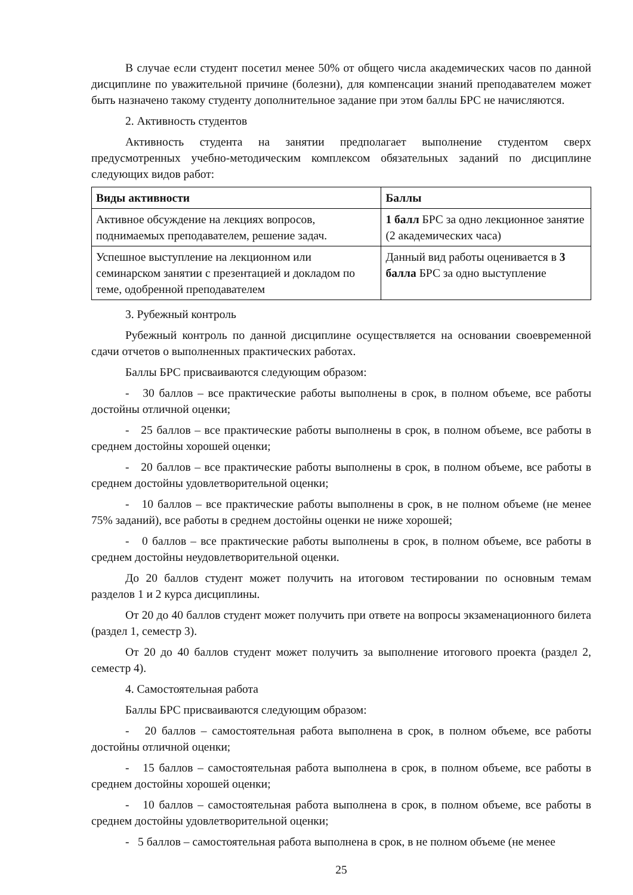В случае если студент посетил менее 50% от общего числа академических часов по данной дисциплине по уважительной причине (болезни), для компенсации знаний преподавателем может быть назначено такому студенту дополнительное задание при этом баллы БРС не начисляются.
2. Активность студентов
Активность студента на занятии предполагает выполнение студентом сверх предусмотренных учебно-методическим комплексом обязательных заданий по дисциплине следующих видов работ:
| Виды активности | Баллы |
| --- | --- |
| Активное обсуждение на лекциях вопросов, поднимаемых преподавателем, решение задач. | 1 балл БРС за одно лекционное занятие (2 академических часа) |
| Успешное выступление на лекционном или семинарском занятии с презентацией и докладом по теме, одобренной преподавателем | Данный вид работы оценивается в 3 балла БРС за одно выступление |
3. Рубежный контроль
Рубежный контроль по данной дисциплине осуществляется на основании своевременной сдачи отчетов о выполненных практических работах.
Баллы БРС присваиваются следующим образом:
- 30 баллов – все практические работы выполнены в срок, в полном объеме, все работы достойны отличной оценки;
- 25 баллов – все практические работы выполнены в срок, в полном объеме, все работы в среднем достойны хорошей оценки;
- 20 баллов – все практические работы выполнены в срок, в полном объеме, все работы в среднем достойны удовлетворительной оценки;
- 10 баллов – все практические работы выполнены в срок, в не полном объеме (не менее 75% заданий), все работы в среднем достойны оценки не ниже хорошей;
- 0 баллов – все практические работы выполнены в срок, в полном объеме, все работы в среднем достойны неудовлетворительной оценки.
До 20 баллов студент может получить на итоговом тестировании по основным темам разделов 1 и 2 курса дисциплины.
От 20 до 40 баллов студент может получить при ответе на вопросы экзаменационного билета (раздел 1, семестр 3).
От 20 до 40 баллов студент может получить за выполнение итогового проекта (раздел 2, семестр 4).
4. Самостоятельная работа
Баллы БРС присваиваются следующим образом:
- 20 баллов – самостоятельная работа выполнена в срок, в полном объеме, все работы достойны отличной оценки;
- 15 баллов – самостоятельная работа выполнена в срок, в полном объеме, все работы в среднем достойны хорошей оценки;
- 10 баллов – самостоятельная работа выполнена в срок, в полном объеме, все работы в среднем достойны удовлетворительной оценки;
- 5 баллов – самостоятельная работа выполнена в срок, в не полном объеме (не менее
25